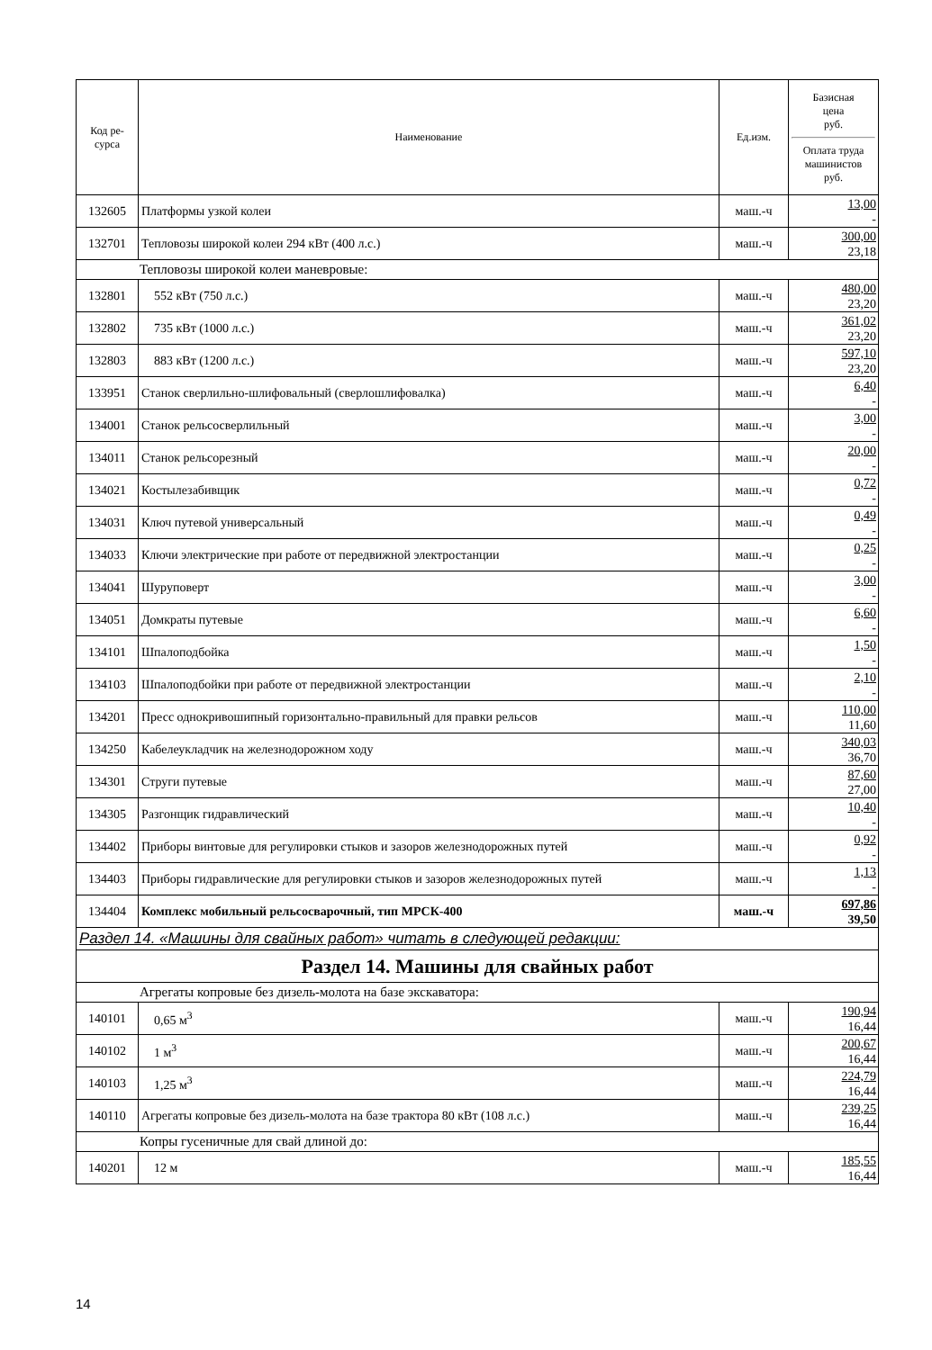| Код ре- сурса | Наименование | Ед.изм. | Базисная цена руб. Оплата труда машинистов руб. |
| --- | --- | --- | --- |
| 132605 | Платформы узкой колеи | маш.-ч | 13,00 - |
| 132701 | Тепловозы широкой колеи 294 кВт (400 л.с.) | маш.-ч | 300,00 23,18 |
| Тепловозы широкой колеи маневровые: | | | |
| 132801 | 552 кВт (750 л.с.) | маш.-ч | 480,00 23,20 |
| 132802 | 735 кВт (1000 л.с.) | маш.-ч | 361,02 23,20 |
| 132803 | 883 кВт (1200 л.с.) | маш.-ч | 597,10 23,20 |
| 133951 | Станок сверлильно-шлифовальный (сверлошлифовалка) | маш.-ч | 6,40 - |
| 134001 | Станок рельсосверлильный | маш.-ч | 3,00 - |
| 134011 | Станок рельсорезный | маш.-ч | 20,00 - |
| 134021 | Костылезабивщик | маш.-ч | 0,72 - |
| 134031 | Ключ путевой универсальный | маш.-ч | 0,49 - |
| 134033 | Ключи электрические при работе от передвижной электростанции | маш.-ч | 0,25 - |
| 134041 | Шуруповерт | маш.-ч | 3,00 - |
| 134051 | Домкраты путевые | маш.-ч | 6,60 - |
| 134101 | Шпалоподбойка | маш.-ч | 1,50 - |
| 134103 | Шпалоподбойки при работе от передвижной электростанции | маш.-ч | 2,10 - |
| 134201 | Пресс однокривошипный горизонтально-правильный для правки рельсов | маш.-ч | 110,00 11,60 |
| 134250 | Кабелеукладчик на железнодорожном ходу | маш.-ч | 340,03 36,70 |
| 134301 | Струги путевые | маш.-ч | 87,60 27,00 |
| 134305 | Разгонщик гидравлический | маш.-ч | 10,40 - |
| 134402 | Приборы винтовые для регулировки стыков и зазоров железнодорожных путей | маш.-ч | 0,92 - |
| 134403 | Приборы гидравлические для регулировки стыков и зазоров железнодорожных путей | маш.-ч | 1,13 - |
| 134404 | Комплекс мобильный рельсосварочный, тип МРСК-400 | маш.-ч | 697,86 39,50 |
| Раздел 14. «Машины для свайных работ» читать в следующей редакции: | | | |
| Раздел 14. Машины для свайных работ | | | |
| Агрегаты копровые без дизель-молота на базе экскаватора: | | | |
| 140101 | 0,65 м<sup>3</sup> | маш.-ч | 190,94 16,44 |
| 140102 | 1 м<sup>3</sup> | маш.-ч | 200,67 16,44 |
| 140103 | 1,25 м<sup>3</sup> | маш.-ч | 224,79 16,44 |
| 140110 | Агрегаты копровые без дизель-молота на базе трактора 80 кВт (108 л.с.) | маш.-ч | 239,25 16,44 |
| Копры гусеничные для свай длиной до: | | | |
| 140201 | 12 м | маш.-ч | 185,55 16,44 |
14